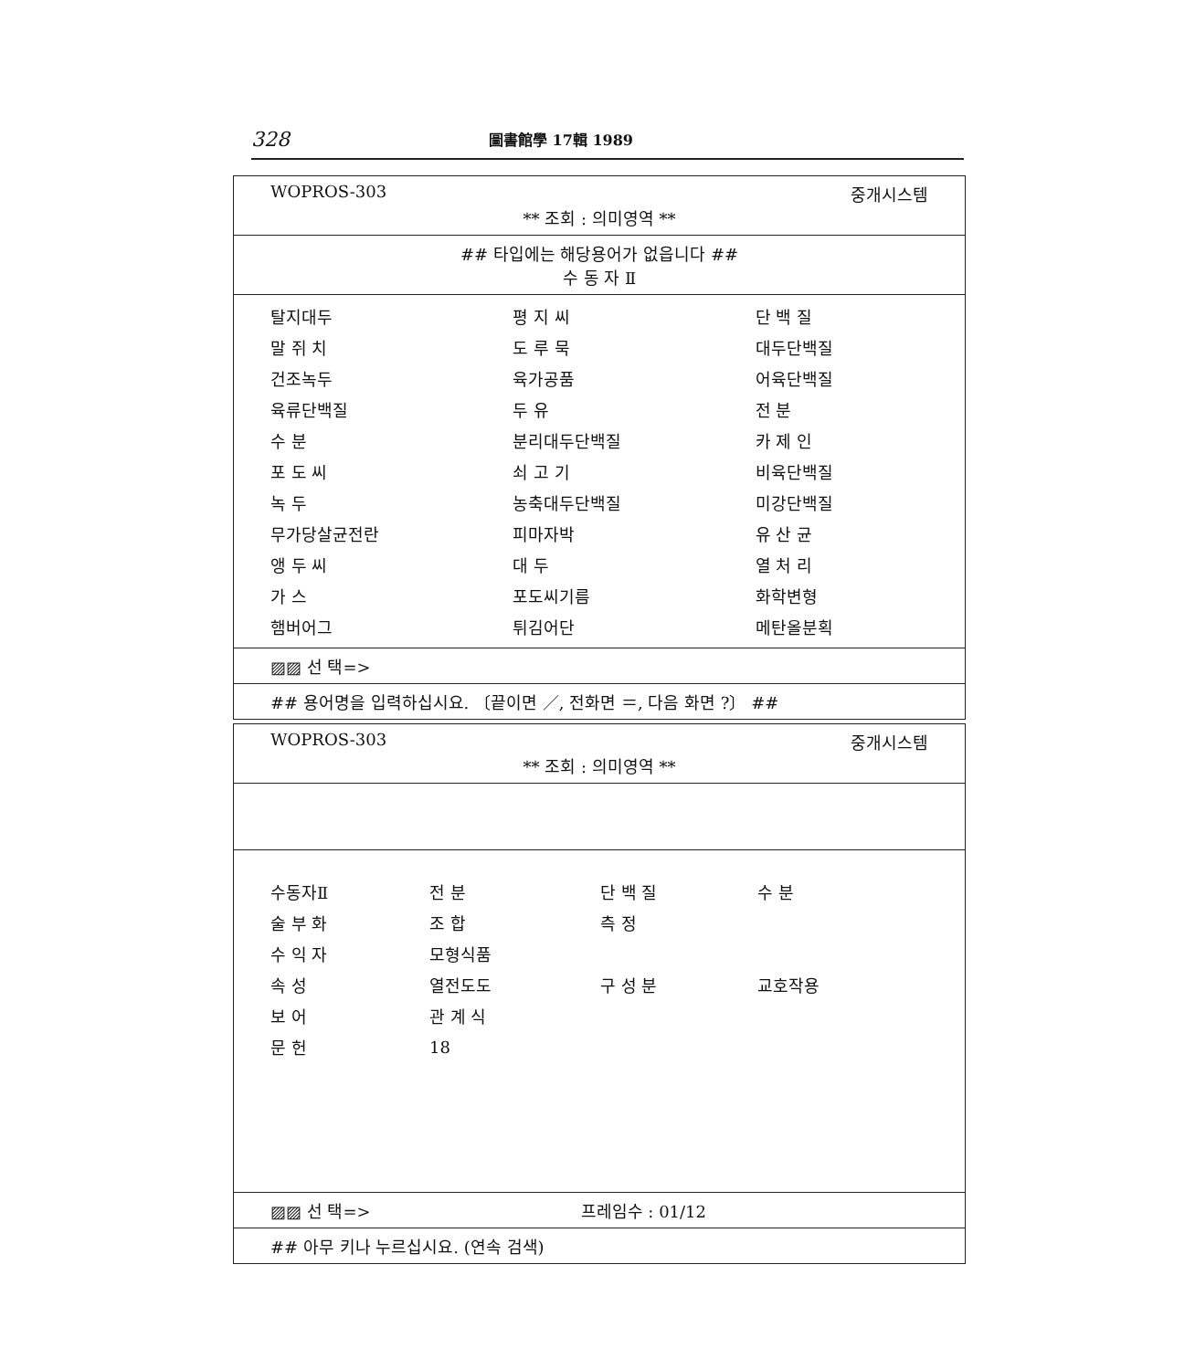328 圖書館學 17輯 1989
WOPROS-303 중개시스템
** 조회 : 의미영역 **
## 타입에는 해당용어가 없읍니다 ##
수 동 자 Ⅱ
| 탈지대두 | 평 지 씨 | 단 백 질 |
| 말 쥐 치 | 도 루 묵 | 대두단백질 |
| 건조녹두 | 육가공품 | 어육단백질 |
| 육류단백질 | 두 유 | 전 분 |
| 수 분 | 분리대두단백질 | 카 제 인 |
| 포 도 씨 | 쇠 고 기 | 비육단백질 |
| 녹 두 | 농축대두단백질 | 미강단백질 |
| 무가당살균전란 | 피마자박 | 유 산 균 |
| 앵 두 씨 | 대 두 | 열 처 리 |
| 가 스 | 포도씨기름 | 화학변형 |
| 햄버어그 | 튀김어단 | 메탄올분획 |
▨▨ 선 택=>
## 용어명을 입력하십시요. 〔끝이면 ／, 전화면 ＝, 다음 화면 ?〕 ##
WOPROS-303 중개시스템
** 조회 : 의미영역 **
| 수동자Ⅱ | 전 분 | 단 백 질 | 수 분 |
| 술 부 화 | 조 합 | 측 정 | |
| 수 익 자 | 모형식품 | | |
| 속 성 | 열전도도 | 구 성 분 | 교호작용 |
| 보 어 | 관 계 식 | | |
| 문 헌 | 18 | | |
▨▨ 선 택=> 프레임수 : 01/12
## 아무 키나 누르십시요. (연속 검색)